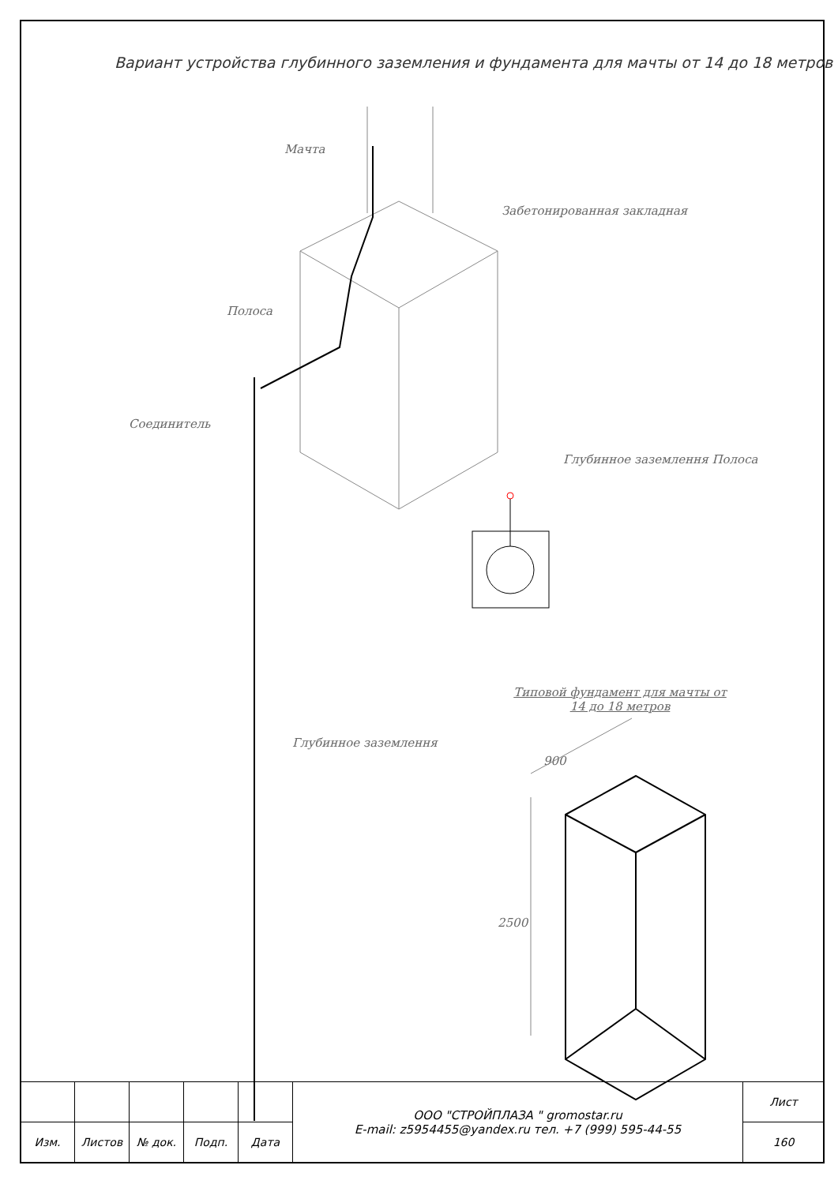Вариант устройства глубинного заземления и фундамента для мачты от 14 до 18 метров
Мачта
Забетонированная закладная
Полоса
Соединитель
Глубинное заземлення Полоса
Типовой фундамент для мачты от 14 до 18 метров
Глубинное заземлення
900
2500
| | | | | | ООО "СТРОЙПЛАЗА " gromostar.ru E-mail: z5954455@yandex.ru тел. +7 (999) 595-44-55 | Лист |
| Изм. | Листов | № док. | Подп. | Дата | | 160 |